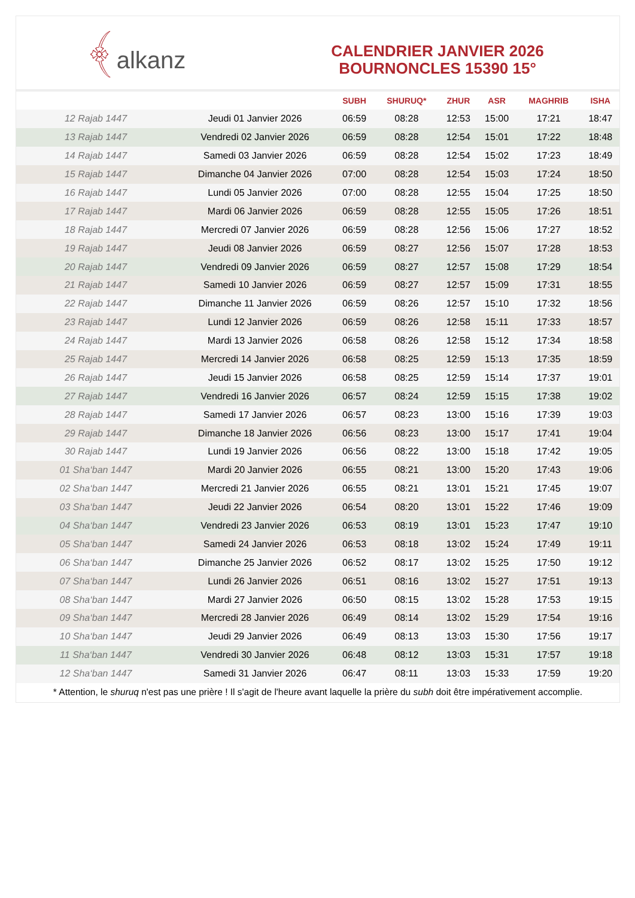﴾alkanz
CALENDRIER JANVIER 2026
BOURNONCLES 15390 15°
| | | SUBH | SHURUQ* | ZHUR | ASR | MAGHRIB | ISHA |
| --- | --- | --- | --- | --- | --- | --- | --- |
| 12 Rajab 1447 | Jeudi 01 Janvier 2026 | 06:59 | 08:28 | 12:53 | 15:00 | 17:21 | 18:47 |
| 13 Rajab 1447 | Vendredi 02 Janvier 2026 | 06:59 | 08:28 | 12:54 | 15:01 | 17:22 | 18:48 |
| 14 Rajab 1447 | Samedi 03 Janvier 2026 | 06:59 | 08:28 | 12:54 | 15:02 | 17:23 | 18:49 |
| 15 Rajab 1447 | Dimanche 04 Janvier 2026 | 07:00 | 08:28 | 12:54 | 15:03 | 17:24 | 18:50 |
| 16 Rajab 1447 | Lundi 05 Janvier 2026 | 07:00 | 08:28 | 12:55 | 15:04 | 17:25 | 18:50 |
| 17 Rajab 1447 | Mardi 06 Janvier 2026 | 06:59 | 08:28 | 12:55 | 15:05 | 17:26 | 18:51 |
| 18 Rajab 1447 | Mercredi 07 Janvier 2026 | 06:59 | 08:28 | 12:56 | 15:06 | 17:27 | 18:52 |
| 19 Rajab 1447 | Jeudi 08 Janvier 2026 | 06:59 | 08:27 | 12:56 | 15:07 | 17:28 | 18:53 |
| 20 Rajab 1447 | Vendredi 09 Janvier 2026 | 06:59 | 08:27 | 12:57 | 15:08 | 17:29 | 18:54 |
| 21 Rajab 1447 | Samedi 10 Janvier 2026 | 06:59 | 08:27 | 12:57 | 15:09 | 17:31 | 18:55 |
| 22 Rajab 1447 | Dimanche 11 Janvier 2026 | 06:59 | 08:26 | 12:57 | 15:10 | 17:32 | 18:56 |
| 23 Rajab 1447 | Lundi 12 Janvier 2026 | 06:59 | 08:26 | 12:58 | 15:11 | 17:33 | 18:57 |
| 24 Rajab 1447 | Mardi 13 Janvier 2026 | 06:58 | 08:26 | 12:58 | 15:12 | 17:34 | 18:58 |
| 25 Rajab 1447 | Mercredi 14 Janvier 2026 | 06:58 | 08:25 | 12:59 | 15:13 | 17:35 | 18:59 |
| 26 Rajab 1447 | Jeudi 15 Janvier 2026 | 06:58 | 08:25 | 12:59 | 15:14 | 17:37 | 19:01 |
| 27 Rajab 1447 | Vendredi 16 Janvier 2026 | 06:57 | 08:24 | 12:59 | 15:15 | 17:38 | 19:02 |
| 28 Rajab 1447 | Samedi 17 Janvier 2026 | 06:57 | 08:23 | 13:00 | 15:16 | 17:39 | 19:03 |
| 29 Rajab 1447 | Dimanche 18 Janvier 2026 | 06:56 | 08:23 | 13:00 | 15:17 | 17:41 | 19:04 |
| 30 Rajab 1447 | Lundi 19 Janvier 2026 | 06:56 | 08:22 | 13:00 | 15:18 | 17:42 | 19:05 |
| 01 Sha‘ban 1447 | Mardi 20 Janvier 2026 | 06:55 | 08:21 | 13:00 | 15:20 | 17:43 | 19:06 |
| 02 Sha‘ban 1447 | Mercredi 21 Janvier 2026 | 06:55 | 08:21 | 13:01 | 15:21 | 17:45 | 19:07 |
| 03 Sha‘ban 1447 | Jeudi 22 Janvier 2026 | 06:54 | 08:20 | 13:01 | 15:22 | 17:46 | 19:09 |
| 04 Sha‘ban 1447 | Vendredi 23 Janvier 2026 | 06:53 | 08:19 | 13:01 | 15:23 | 17:47 | 19:10 |
| 05 Sha‘ban 1447 | Samedi 24 Janvier 2026 | 06:53 | 08:18 | 13:02 | 15:24 | 17:49 | 19:11 |
| 06 Sha‘ban 1447 | Dimanche 25 Janvier 2026 | 06:52 | 08:17 | 13:02 | 15:25 | 17:50 | 19:12 |
| 07 Sha‘ban 1447 | Lundi 26 Janvier 2026 | 06:51 | 08:16 | 13:02 | 15:27 | 17:51 | 19:13 |
| 08 Sha‘ban 1447 | Mardi 27 Janvier 2026 | 06:50 | 08:15 | 13:02 | 15:28 | 17:53 | 19:15 |
| 09 Sha‘ban 1447 | Mercredi 28 Janvier 2026 | 06:49 | 08:14 | 13:02 | 15:29 | 17:54 | 19:16 |
| 10 Sha‘ban 1447 | Jeudi 29 Janvier 2026 | 06:49 | 08:13 | 13:03 | 15:30 | 17:56 | 19:17 |
| 11 Sha‘ban 1447 | Vendredi 30 Janvier 2026 | 06:48 | 08:12 | 13:03 | 15:31 | 17:57 | 19:18 |
| 12 Sha‘ban 1447 | Samedi 31 Janvier 2026 | 06:47 | 08:11 | 13:03 | 15:33 | 17:59 | 19:20 |
* Attention, le shuruq n'est pas une prière ! Il s'agit de l'heure avant laquelle la prière du subh doit être impérativement accomplie.